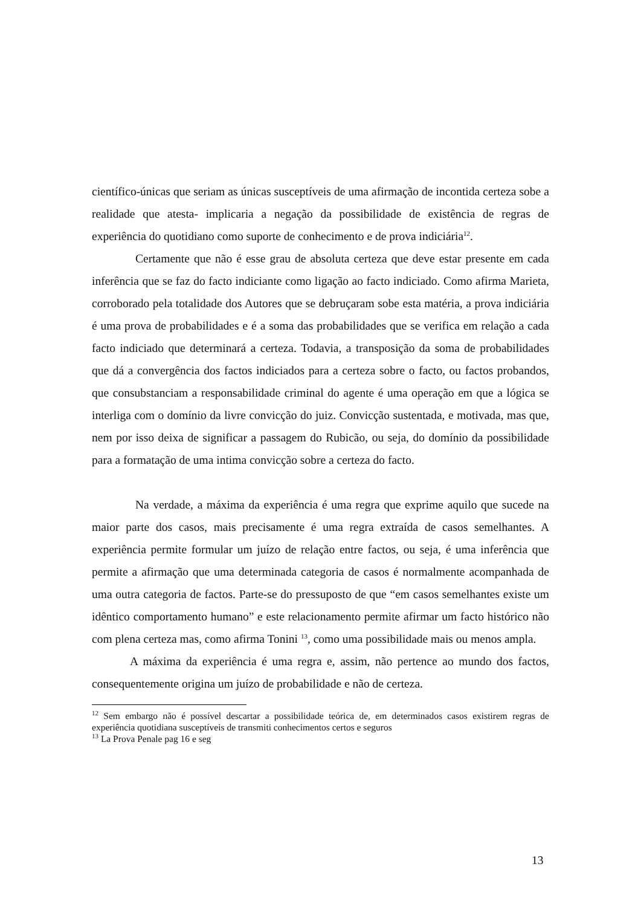científico-únicas que seriam as únicas susceptíveis de uma afirmação de incontida certeza sobe a realidade que atesta- implicaria a negação da possibilidade de existência de regras de experiência do quotidiano como suporte de conhecimento e de prova indiciária<sup>12</sup>.
Certamente que não é esse grau de absoluta certeza que deve estar presente em cada inferência que se faz do facto indiciante como ligação ao facto indiciado. Como afirma Marieta, corroborado pela totalidade dos Autores que se debruçaram sobe esta matéria, a prova indiciária é uma prova de probabilidades e é a soma das probabilidades que se verifica em relação a cada facto indiciado que determinará a certeza. Todavia, a transposição da soma de probabilidades que dá a convergência dos factos indiciados para a certeza sobre o facto, ou factos probandos, que consubstanciam a responsabilidade criminal do agente é uma operação em que a lógica se interliga com o domínio da livre convicção do juiz. Convicção sustentada, e motivada, mas que, nem por isso deixa de significar a passagem do Rubicão, ou seja, do domínio da possibilidade para a formatação de uma intima convicção sobre a certeza do facto.
Na verdade, a máxima da experiência é uma regra que exprime aquilo que sucede na maior parte dos casos, mais precisamente é uma regra extraída de casos semelhantes. A experiência permite formular um juízo de relação entre factos, ou seja, é uma inferência que permite a afirmação que uma determinada categoria de casos é normalmente acompanhada de uma outra categoria de factos. Parte-se do pressuposto de que “em casos semelhantes existe um idêntico comportamento humano” e este relacionamento permite afirmar um facto histórico não com plena certeza mas, como afirma Tonini <sup>13</sup>, como uma possibilidade mais ou menos ampla.
A máxima da experiência é uma regra e, assim, não pertence ao mundo dos factos, consequentemente origina um juízo de probabilidade e não de certeza.
<sup>12</sup> Sem embargo não é possível descartar a possibilidade teórica de, em determinados casos existirem regras de experiência quotidiana susceptíveis de transmiti conhecimentos certos e seguros
<sup>13</sup> La Prova Penale pag 16 e seg
13